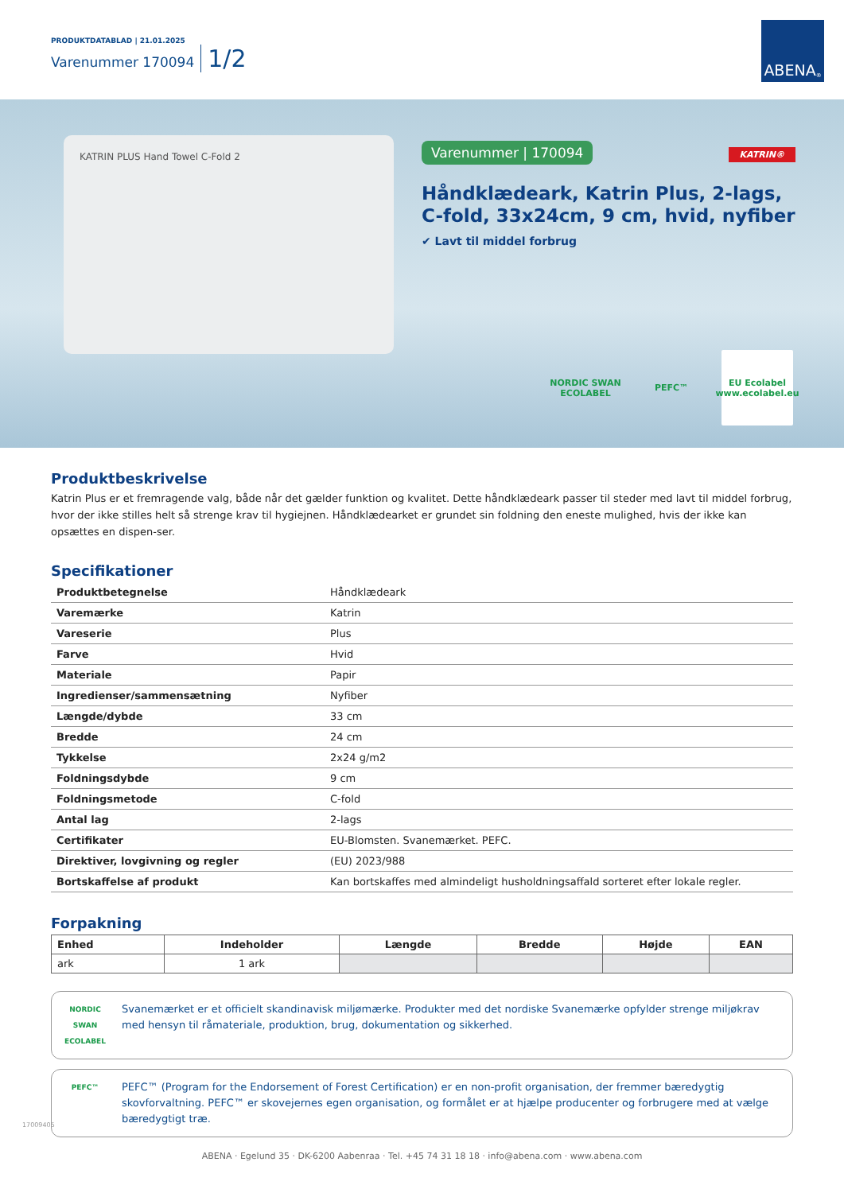PRODUKTDATABLAD | 21.01.2025
Varenummer 170094 1/2
ABENA<sup>®</sup>
KATRIN PLUS Hand Towel C-Fold 2
Varenummer | 170094 KATRIN®
Håndklædeark, Katrin Plus, 2-lags, C-fold, 33x24cm, 9 cm, hvid, nyfiber
✔ Lavt til middel forbrug
NORDIC SWAN ECOLABEL
PEFC™ EU Ecolabel www.ecolabel.eu
Produktbeskrivelse
Katrin Plus er et fremragende valg, både når det gælder funktion og kvalitet. Dette håndklædeark passer til steder med lavt til middel forbrug, hvor der ikke stilles helt så strenge krav til hygiejnen. Håndklædearket er grundet sin foldning den eneste mulighed, hvis der ikke kan opsættes en dispen-ser.
Specifikationer
| Produktbetegnelse | Håndklædeark |
| Varemærke | Katrin |
| Vareserie | Plus |
| Farve | Hvid |
| Materiale | Papir |
| Ingredienser/sammensætning | Nyfiber |
| Længde/dybde | 33 cm |
| Bredde | 24 cm |
| Tykkelse | 2x24 g/m2 |
| Foldningsdybde | 9 cm |
| Foldningsmetode | C-fold |
| Antal lag | 2-lags |
| Certifikater | EU-Blomsten. Svanemærket. PEFC. |
| Direktiver, lovgivning og regler | (EU) 2023/988 |
| Bortskaffelse af produkt | Kan bortskaffes med almindeligt husholdningsaffald sorteret efter lokale regler. |
Forpakning
| Enhed | Indeholder | Længde | Bredde | Højde | EAN |
| --- | --- | --- | --- | --- | --- |
| ark | 1 ark | | | | |
NORDIC SWAN ECOLABEL
Svanemærket er et officielt skandinavisk miljømærke. Produkter med det nordiske Svanemærke opfylder strenge miljøkrav med hensyn til råmateriale, produktion, brug, dokumentation og sikkerhed.
PEFC™
PEFC™ (Program for the Endorsement of Forest Certification) er en non-profit organisation, der fremmer bæredygtig skovforvaltning. PEFC™ er skovejernes egen organisation, og formålet er at hjælpe producenter og forbrugere med at vælge bæredygtigt træ.
17009405
ABENA · Egelund 35 · DK-6200 Aabenraa · Tel. +45 74 31 18 18 · info@abena.com · www.abena.com